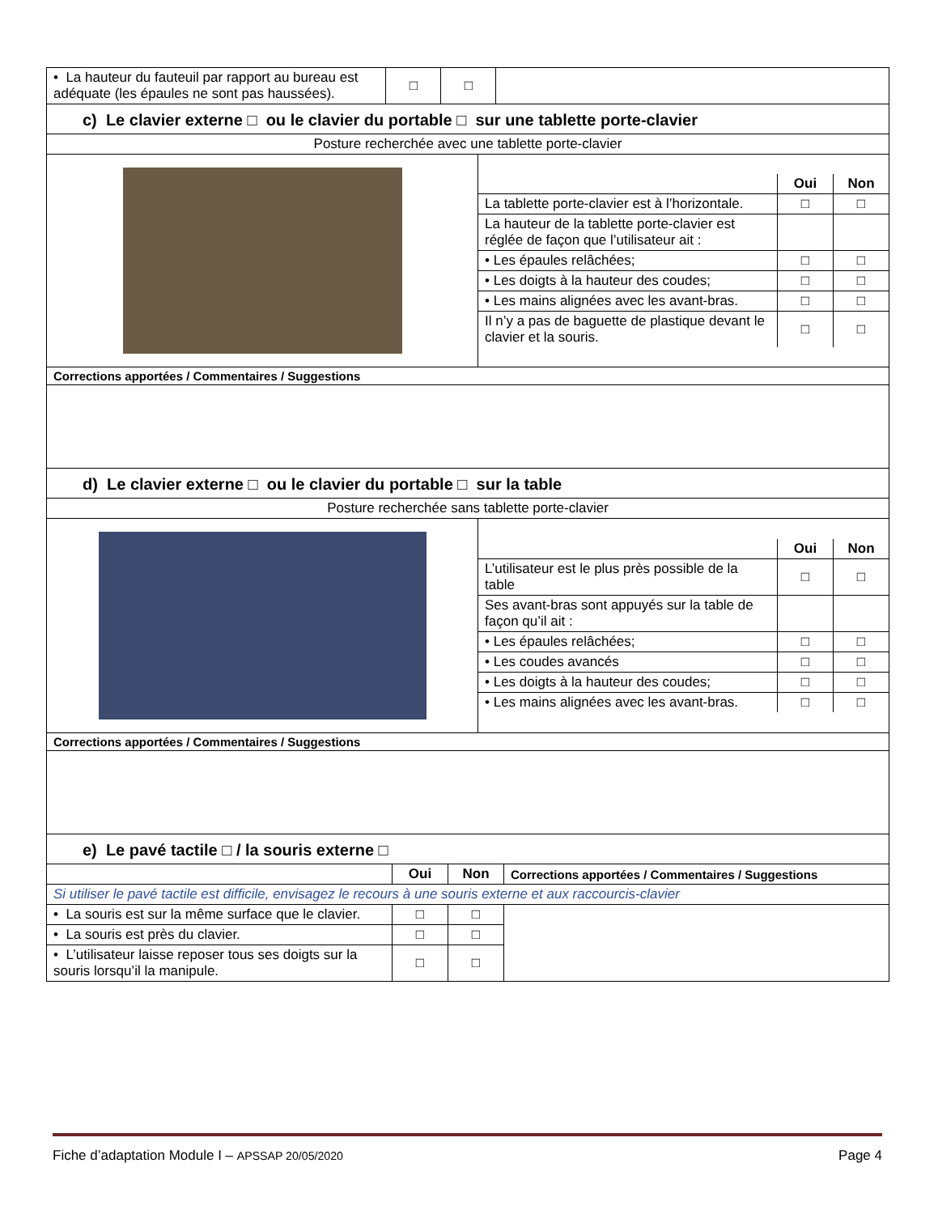| • La hauteur du fauteuil par rapport au bureau est adéquate (les épaules ne sont pas haussées). | □ | □ | |
c) Le clavier externe □ ou le clavier du portable □ sur une tablette porte-clavier
| Posture recherchée avec une tablette porte-clavier | |
| | / / Oui / Non / / --- / --- / --- / / La tablette porte-clavier est à l’horizontale. / □ / □ / / La hauteur de la tablette porte-clavier est réglée de façon que l’utilisateur ait : / / / / • Les épaules relâchées; / □ / □ / / • Les doigts à la hauteur des coudes; / □ / □ / / • Les mains alignées avec les avant-bras. / □ / □ / / Il n’y a pas de baguette de plastique devant le clavier et la souris. / □ / □ / |
| Corrections apportées / Commentaires / Suggestions | |
d) Le clavier externe □ ou le clavier du portable □ sur la table
| Posture recherchée sans tablette porte-clavier | |
| | / / Oui / Non / / --- / --- / --- / / L’utilisateur est le plus près possible de la table / □ / □ / / Ses avant-bras sont appuyés sur la table de façon qu’il ait : / / / / • Les épaules relâchées; / □ / □ / / • Les coudes avancés / □ / □ / / • Les doigts à la hauteur des coudes; / □ / □ / / • Les mains alignées avec les avant-bras. / □ / □ / |
| Corrections apportées / Commentaires / Suggestions | |
e) Le pavé tactile □ / la souris externe □
| | Oui | Non | Corrections apportées / Commentaires / Suggestions |
| --- | --- | --- | --- |
| Si utiliser le pavé tactile est difficile, envisagez le recours à une souris externe et aux raccourcis-clavier | | | |
| • La souris est sur la même surface que le clavier. | □ | □ | |
| • La souris est près du clavier. | □ | □ | |
| • L’utilisateur laisse reposer tous ses doigts sur la souris lorsqu’il la manipule. | □ | □ | |
Fiche d’adaptation Module I – APSSAP 20/05/2020 Page 4